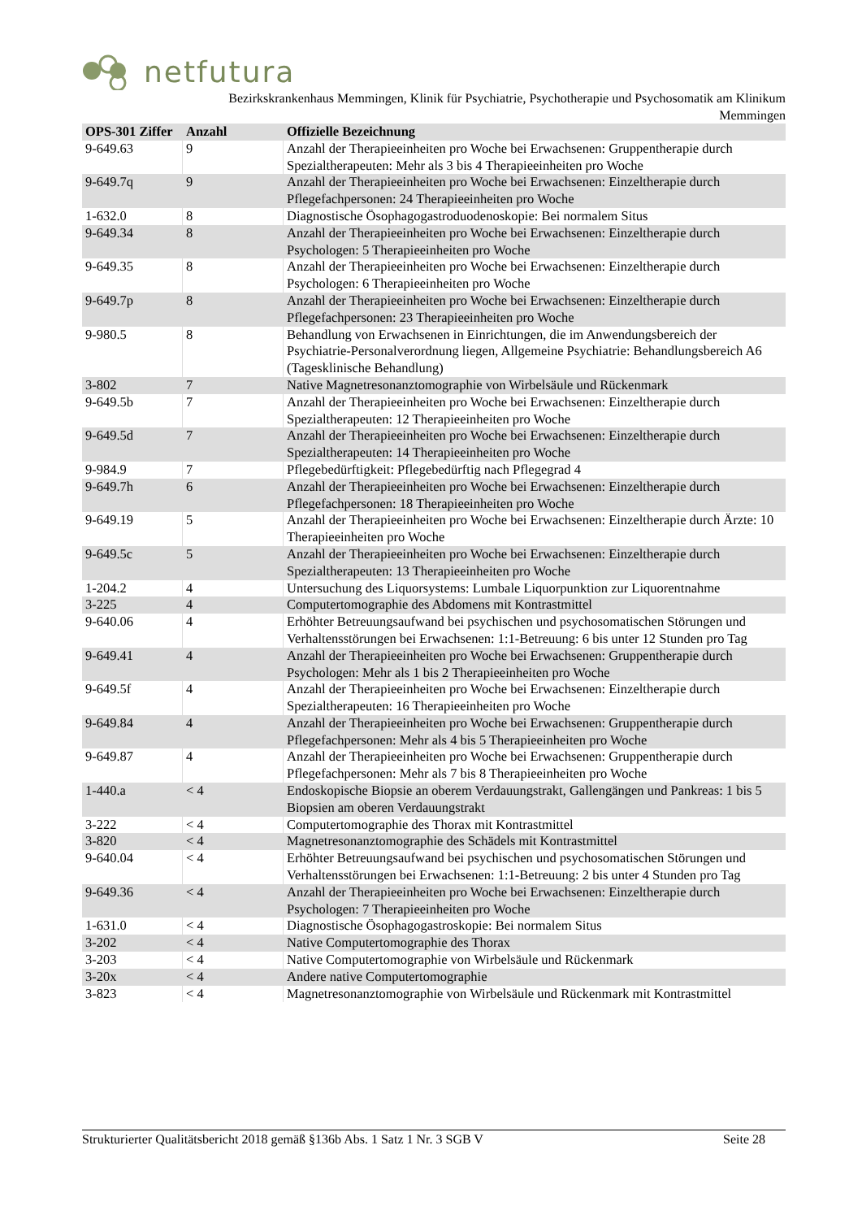netfutura
Bezirkskrankenhaus Memmingen, Klinik für Psychiatrie, Psychotherapie und Psychosomatik am Klinikum
Memmingen
| OPS-301 Ziffer | Anzahl | Offizielle Bezeichnung |
| --- | --- | --- |
| 9-649.63 | 9 | Anzahl der Therapieeinheiten pro Woche bei Erwachsenen: Gruppentherapie durch Spezialtherapeuten: Mehr als 3 bis 4 Therapieeinheiten pro Woche |
| 9-649.7q | 9 | Anzahl der Therapieeinheiten pro Woche bei Erwachsenen: Einzeltherapie durch Pflegefachpersonen: 24 Therapieeinheiten pro Woche |
| 1-632.0 | 8 | Diagnostische Ösophagogastroduodenoskopie: Bei normalem Situs |
| 9-649.34 | 8 | Anzahl der Therapieeinheiten pro Woche bei Erwachsenen: Einzeltherapie durch Psychologen: 5 Therapieeinheiten pro Woche |
| 9-649.35 | 8 | Anzahl der Therapieeinheiten pro Woche bei Erwachsenen: Einzeltherapie durch Psychologen: 6 Therapieeinheiten pro Woche |
| 9-649.7p | 8 | Anzahl der Therapieeinheiten pro Woche bei Erwachsenen: Einzeltherapie durch Pflegefachpersonen: 23 Therapieeinheiten pro Woche |
| 9-980.5 | 8 | Behandlung von Erwachsenen in Einrichtungen, die im Anwendungsbereich der Psychiatrie-Personalverordnung liegen, Allgemeine Psychiatrie: Behandlungsbereich A6 (Tagesklinische Behandlung) |
| 3-802 | 7 | Native Magnetresonanztomographie von Wirbelsäule und Rückenmark |
| 9-649.5b | 7 | Anzahl der Therapieeinheiten pro Woche bei Erwachsenen: Einzeltherapie durch Spezialtherapeuten: 12 Therapieeinheiten pro Woche |
| 9-649.5d | 7 | Anzahl der Therapieeinheiten pro Woche bei Erwachsenen: Einzeltherapie durch Spezialtherapeuten: 14 Therapieeinheiten pro Woche |
| 9-984.9 | 7 | Pflegebedürftigkeit: Pflegebedürftig nach Pflegegrad 4 |
| 9-649.7h | 6 | Anzahl der Therapieeinheiten pro Woche bei Erwachsenen: Einzeltherapie durch Pflegefachpersonen: 18 Therapieeinheiten pro Woche |
| 9-649.19 | 5 | Anzahl der Therapieeinheiten pro Woche bei Erwachsenen: Einzeltherapie durch Ärzte: 10 Therapieeinheiten pro Woche |
| 9-649.5c | 5 | Anzahl der Therapieeinheiten pro Woche bei Erwachsenen: Einzeltherapie durch Spezialtherapeuten: 13 Therapieeinheiten pro Woche |
| 1-204.2 | 4 | Untersuchung des Liquorsystems: Lumbale Liquorpunktion zur Liquorentnahme |
| 3-225 | 4 | Computertomographie des Abdomens mit Kontrastmittel |
| 9-640.06 | 4 | Erhöhter Betreuungsaufwand bei psychischen und psychosomatischen Störungen und Verhaltensstörungen bei Erwachsenen: 1:1-Betreuung: 6 bis unter 12 Stunden pro Tag |
| 9-649.41 | 4 | Anzahl der Therapieeinheiten pro Woche bei Erwachsenen: Gruppentherapie durch Psychologen: Mehr als 1 bis 2 Therapieeinheiten pro Woche |
| 9-649.5f | 4 | Anzahl der Therapieeinheiten pro Woche bei Erwachsenen: Einzeltherapie durch Spezialtherapeuten: 16 Therapieeinheiten pro Woche |
| 9-649.84 | 4 | Anzahl der Therapieeinheiten pro Woche bei Erwachsenen: Gruppentherapie durch Pflegefachpersonen: Mehr als 4 bis 5 Therapieeinheiten pro Woche |
| 9-649.87 | 4 | Anzahl der Therapieeinheiten pro Woche bei Erwachsenen: Gruppentherapie durch Pflegefachpersonen: Mehr als 7 bis 8 Therapieeinheiten pro Woche |
| 1-440.a | < 4 | Endoskopische Biopsie an oberem Verdauungstrakt, Gallengängen und Pankreas: 1 bis 5 Biopsien am oberen Verdauungstrakt |
| 3-222 | < 4 | Computertomographie des Thorax mit Kontrastmittel |
| 3-820 | < 4 | Magnetresonanztomographie des Schädels mit Kontrastmittel |
| 9-640.04 | < 4 | Erhöhter Betreuungsaufwand bei psychischen und psychosomatischen Störungen und Verhaltensstörungen bei Erwachsenen: 1:1-Betreuung: 2 bis unter 4 Stunden pro Tag |
| 9-649.36 | < 4 | Anzahl der Therapieeinheiten pro Woche bei Erwachsenen: Einzeltherapie durch Psychologen: 7 Therapieeinheiten pro Woche |
| 1-631.0 | < 4 | Diagnostische Ösophagogastroskopie: Bei normalem Situs |
| 3-202 | < 4 | Native Computertomographie des Thorax |
| 3-203 | < 4 | Native Computertomographie von Wirbelsäule und Rückenmark |
| 3-20x | < 4 | Andere native Computertomographie |
| 3-823 | < 4 | Magnetresonanztomographie von Wirbelsäule und Rückenmark mit Kontrastmittel |
Strukturierter Qualitätsbericht 2018 gemäß §136b Abs. 1 Satz 1 Nr. 3 SGB V Seite 28